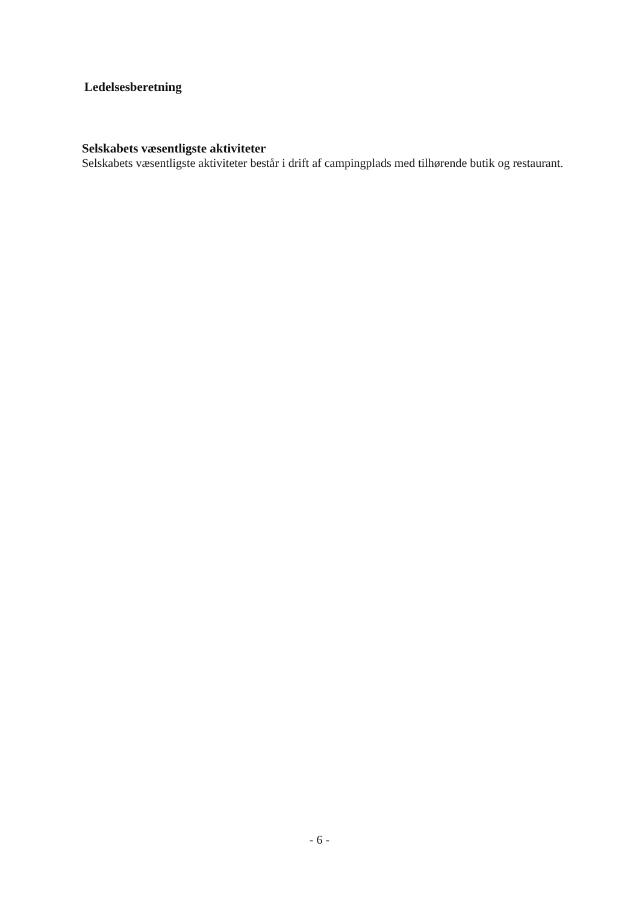Ledelsesberetning
Selskabets væsentligste aktiviteter
Selskabets væsentligste aktiviteter består i drift af campingplads med tilhørende butik og restaurant.
- 6 -